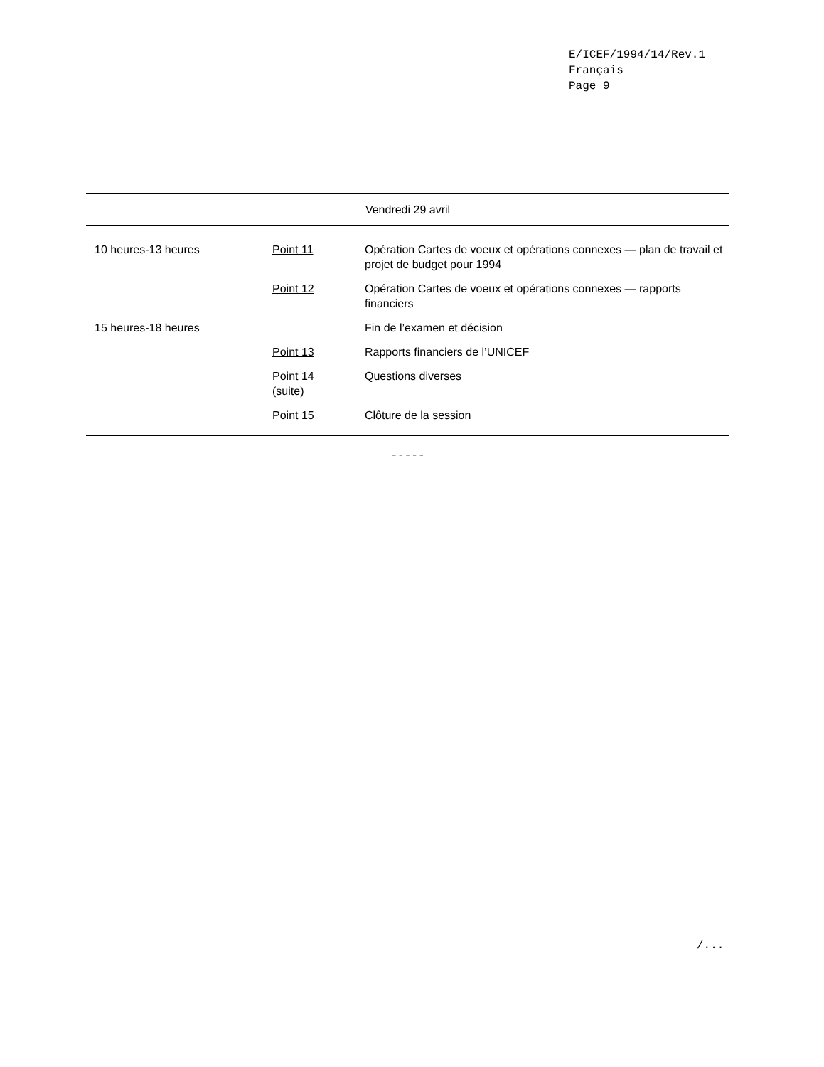E/ICEF/1994/14/Rev.1
Français
Page 9
| Vendredi 29 avril | | |
| --- | --- | --- |
| 10 heures-13 heures | Point 11 | Opération Cartes de voeux et opérations connexes — plan de travail et projet de budget pour 1994 |
| | Point 12 | Opération Cartes de voeux et opérations connexes — rapports financiers |
| 15 heures-18 heures | | Fin de l’examen et décision |
| | Point 13 | Rapports financiers de l’UNICEF |
| | Point 14 (suite) | Questions diverses |
| | Point 15 | Clôture de la session |
-----
/...